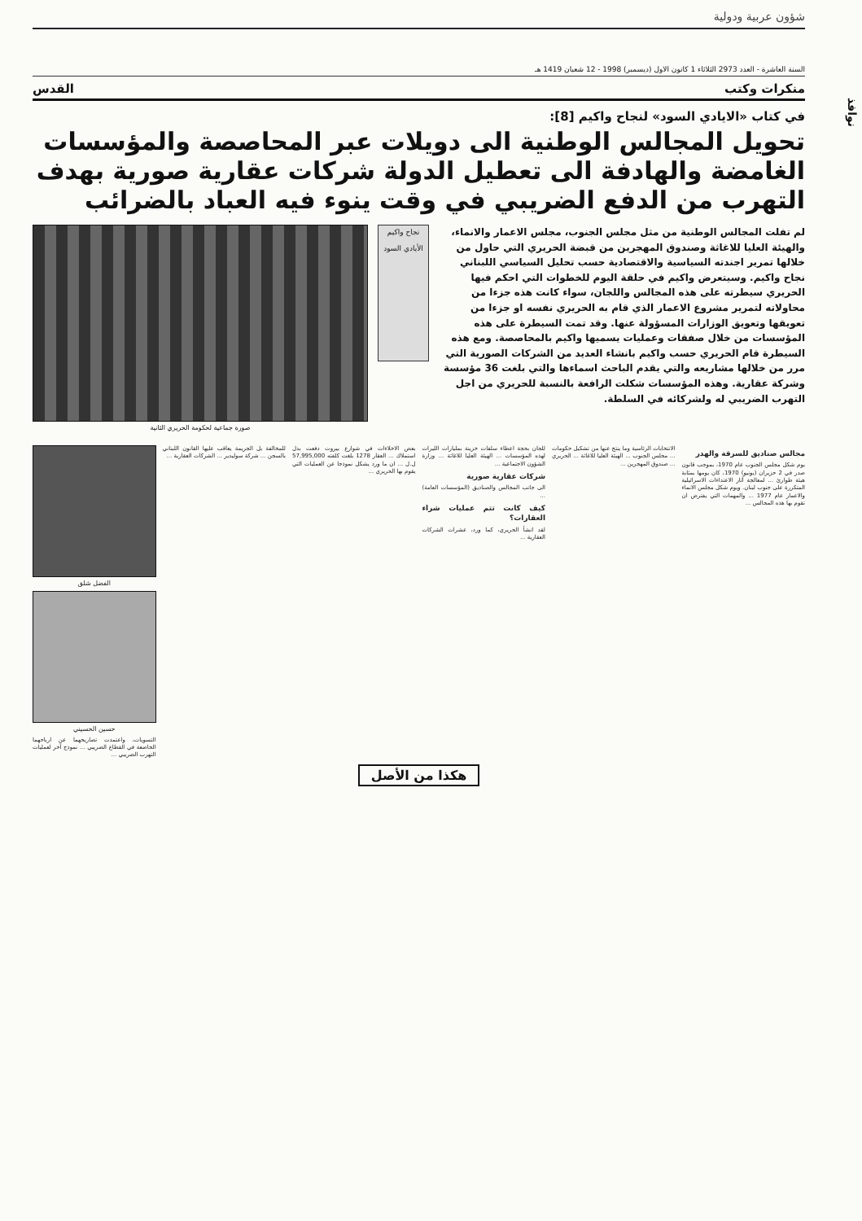شؤون عربية ودولية
السنة العاشرة - العدد 2973 الثلاثاء 1 كانون الاول (ديسمبر) 1998 - 12 شعبان 1419 هـ
منكرات وكتب القدس
في كتاب «الايادي السود» لنجاح واكيم [8]:
تحويل المجالس الوطنية الى دويلات عبر المحاصصة والمؤسسات الغامضة والهادفة الى تعطيل الدولة شركات عقارية صورية بهدف التهرب من الدفع الضريبي في وقت ينوء فيه العباد بالضرائب
لم تفلت المجالس الوطنية من مثل مجلس الجنوب، مجلس الاعمار والانماء، والهيئة العليا للاغاثة وصندوق المهجرين من قبضة الحريري التي حاول من خلالها تمرير اجندته السياسية والاقتصادية حسب تحليل السياسي اللبناني نجاح واكيم. وسيتعرض واكيم في حلقة اليوم للخطوات التي احكم فيها الحريري سيطرته على هذه المجالس واللجان، سواء كانت هذه جزءا من محاولاته لتمرير مشروع الاعمار الذي قام به الحريري نفسه او جزءا من تعويقها وتعويق الوزارات المسؤولة عنها. وقد تمت السيطرة على هذه المؤسسات من خلال صفقات وعمليات يسميها واكيم بالمحاصصة. ومع هذه السيطرة قام الحريري حسب واكيم بانشاء العديد من الشركات الصورية التي مرر من خلالها مشاريعه والتي يقدم الباحث اسماءها والتي بلغت 36 مؤسسة وشركة عقارية. وهذه المؤسسات شكلت الرافعة بالنسبة للحريري من اجل التهرب الضريبي له ولشركائه في السلطة.
نجاح واكيم
الأيادي السود
صورة جماعية لحكومة الحريري الثانية
مجالس صناديق للسرقة والهدر
يوم شكل مجلس الجنوب عام 1970، بموجب قانون صدر في 2 حزيران (يونيو) 1970، كان يومها بمثابة هيئة طوارئ ... لمعالجة آثار الاعتداءات الاسرائيلية المتكررة على جنوب لبنان. ويوم شكل مجلس الانماء والاعمار عام 1977 ... والمهمات التي يفترض ان تقوم بها هذه المجالس ...
الانتخابات الرئاسية وما ينتج عنها من تشكيل حكومات ... مجلس الجنوب ... الهيئة العليا للاغاثة ... الحريري ... صندوق المهجرين ...
للجان بحجة اعطاء سلفات خزينة بمليارات الليرات لهذه المؤسسات ... الهيئة العليا للاغاثة ... وزارة الشؤون الاجتماعية ...
شركات عقارية صورية
الى جانب المجالس والصناديق (المؤسسات العامة) ...
كيف كانت تتم عمليات شراء العقارات؟
لقد انشأ الحريري، كما ورد، عشرات الشركات العقارية ...
بعض الاخلاءات في شوارع بيروت دفعت بدل استملاك ... العقار 1278 بلغت كلفته 57,995,000 ل.ل ... ان ما ورد يشكل نموذجا عن العمليات التي يقوم بها الحريري ...
للمخالفة بل الجريمة يعاقب عليها القانون اللبناني بالسجن ... شركة سوليدير ... الشركات العقارية ...
الفضل شلق
حسين الحسيني
التسويات، واعتمدت تصاريحهما عن ارباحهما الخاضعة في القطاع الضريبي ... نموذج آخر لعمليات التهرب الضريبي ...
هكذا من الأصل
نوافذ